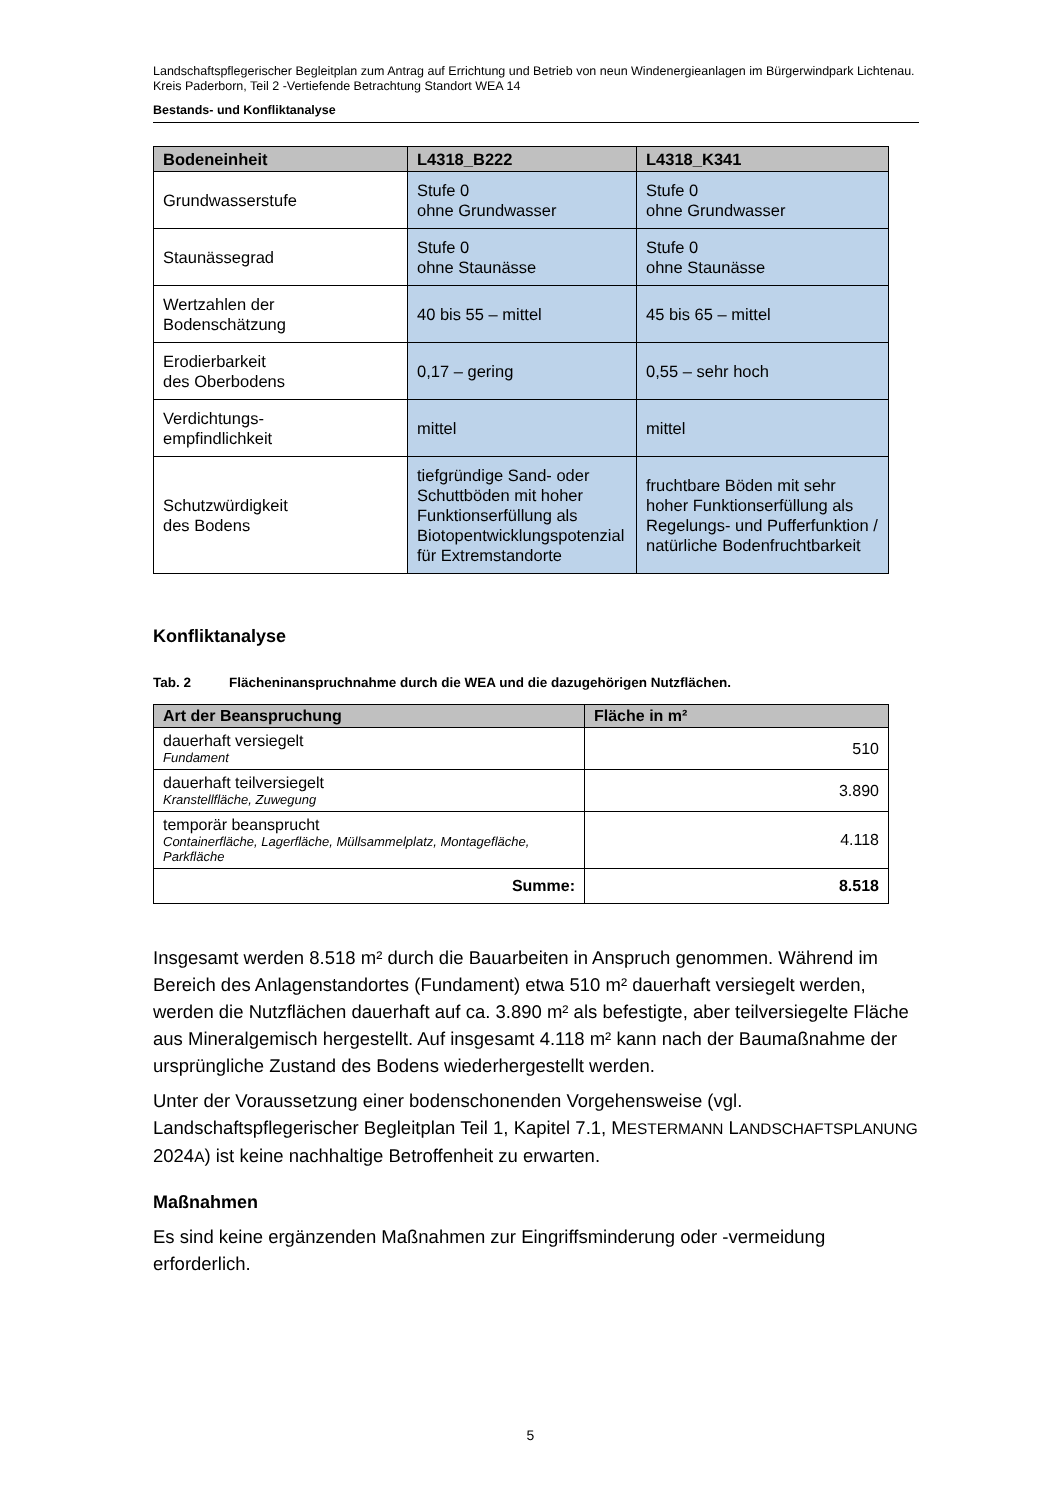Landschaftspflegerischer Begleitplan zum Antrag auf Errichtung und Betrieb von neun Windenergieanlagen im Bürgerwindpark Lichtenau. Kreis Paderborn, Teil 2 -Vertiefende Betrachtung Standort WEA 14
Bestands- und Konfliktanalyse
| Bodeneinheit | L4318_B222 | L4318_K341 |
| --- | --- | --- |
| Grundwasserstufe | Stufe 0 ohne Grundwasser | Stufe 0 ohne Grundwasser |
| Staunässegrad | Stufe 0 ohne Staunässe | Stufe 0 ohne Staunässe |
| Wertzahlen der Bodenschätzung | 40 bis 55 – mittel | 45 bis 65 – mittel |
| Erodierbarkeit des Oberbodens | 0,17 – gering | 0,55 – sehr hoch |
| Verdichtungs- empfindlichkeit | mittel | mittel |
| Schutzwürdigkeit des Bodens | tiefgründige Sand- oder Schuttböden mit hoher Funktionserfüllung als Biotopentwicklungspotenzial für Extremstandorte | fruchtbare Böden mit sehr hoher Funktionserfüllung als Regelungs- und Pufferfunktion / natürliche Bodenfruchtbarkeit |
Konfliktanalyse
Tab. 2 Flächeninanspruchnahme durch die WEA und die dazugehörigen Nutzflächen.
| Art der Beanspruchung | Fläche in m² |
| --- | --- |
| dauerhaft versiegelt Fundament | 510 |
| dauerhaft teilversiegelt Kranstellfläche, Zuwegung | 3.890 |
| temporär beansprucht Containerfläche, Lagerfläche, Müllsammelplatz, Montagefläche, Parkfläche | 4.118 |
| Summe: | 8.518 |
Insgesamt werden 8.518 m² durch die Bauarbeiten in Anspruch genommen. Während im Bereich des Anlagenstandortes (Fundament) etwa 510 m² dauerhaft versiegelt werden, werden die Nutzflächen dauerhaft auf ca. 3.890 m² als befestigte, aber teilversiegelte Fläche aus Mineralgemisch hergestellt. Auf insgesamt 4.118 m² kann nach der Baumaßnahme der ursprüngliche Zustand des Bodens wiederhergestellt werden.
Unter der Voraussetzung einer bodenschonenden Vorgehensweise (vgl. Landschaftspflegerischer Begleitplan Teil 1, Kapitel 7.1, MESTERMANN LANDSCHAFTSPLANUNG 2024A) ist keine nachhaltige Betroffenheit zu erwarten.
Maßnahmen
Es sind keine ergänzenden Maßnahmen zur Eingriffsminderung oder -vermeidung erforderlich.
5